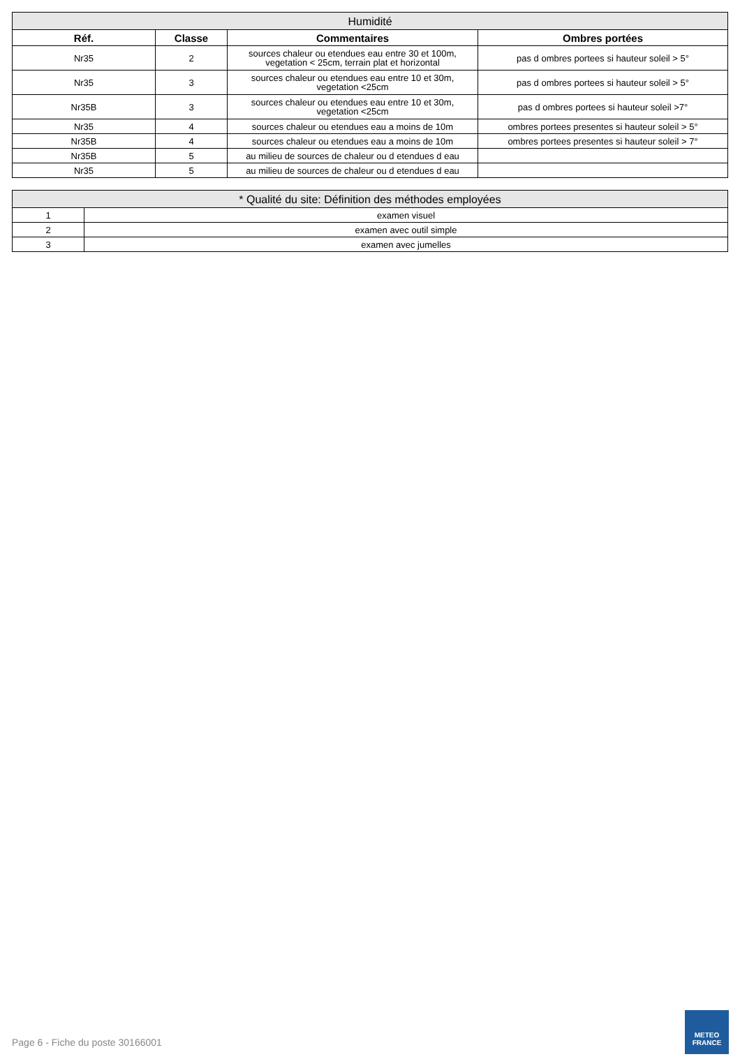| Humidité | | | |
| --- | --- | --- | --- |
| Réf. | Classe | Commentaires | Ombres portées |
| Nr35 | 2 | sources chaleur ou etendues eau entre 30 et 100m, vegetation < 25cm, terrain plat et horizontal | pas d ombres portees si hauteur soleil > 5° |
| Nr35 | 3 | sources chaleur ou etendues eau entre 10 et 30m, vegetation <25cm | pas d ombres portees si hauteur soleil > 5° |
| Nr35B | 3 | sources chaleur ou etendues eau entre 10 et 30m, vegetation <25cm | pas d ombres portees si hauteur soleil >7° |
| Nr35 | 4 | sources chaleur ou etendues eau a moins de 10m | ombres portees presentes si hauteur soleil > 5° |
| Nr35B | 4 | sources chaleur ou etendues eau a moins de 10m | ombres portees presentes si hauteur soleil > 7° |
| Nr35B | 5 | au milieu de sources de chaleur ou d etendues d eau | |
| Nr35 | 5 | au milieu de sources de chaleur ou d etendues d eau | |
| * Qualité du site: Définition des méthodes employées | |
| --- | --- |
| 1 | examen visuel |
| 2 | examen avec outil simple |
| 3 | examen avec jumelles |
Page 6 - Fiche du poste 30166001
METEO
FRANCE